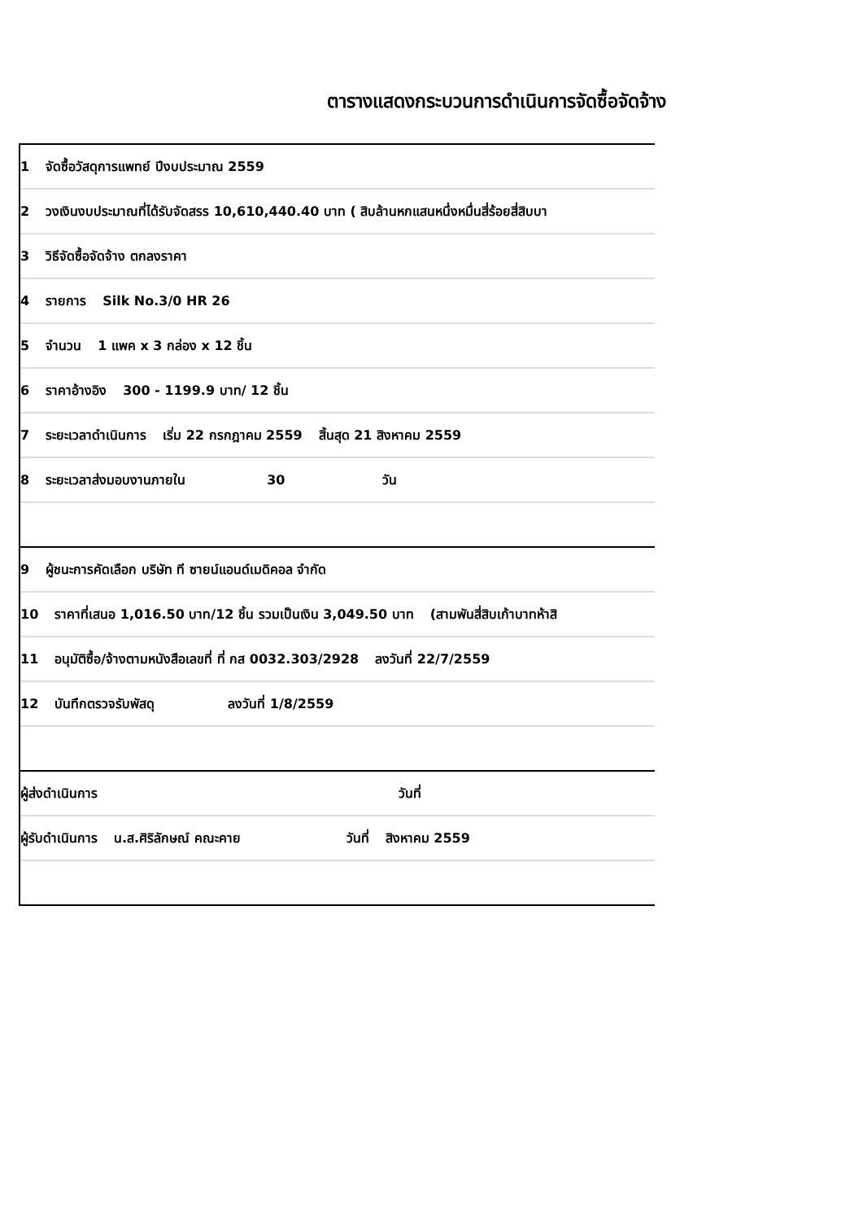ตารางแสดงกระบวนการดำเนินการจัดซื้อจัดจ้าง
1 จัดซื้อวัสดุการแพทย์ ปีงบประมาณ 2559
2 วงเงินงบประมาณที่ได้รับจัดสรร 10,610,440.40 บาท ( สิบล้านหกแสนหนึ่งหมื่นสี่ร้อยสี่สิบบา
3 วิธีจัดซื้อจัดจ้าง ตกลงราคา
4 รายการ Silk No.3/0 HR 26
5 จำนวน 1 แพค x 3 กล่อง x 12 ชิ้น
6 ราคาอ้างอิง 300 - 1199.9 บาท/ 12 ชิ้น
7 ระยะเวลาดำเนินการ เริ่ม 22 กรกฎาคม 2559 สิ้นสุด 21 สิงหาคม 2559
8 ระยะเวลาส่งมอบงานภายใน 30 วัน
9 ผู้ชนะการคัดเลือก บริษัท ที ซายน์แอนด์เมดิคอล จำกัด
10 ราคาที่เสนอ 1,016.50 บาท/12 ชิ้น รวมเป็นเงิน 3,049.50 บาท (สามพันสี่สิบเก้าบาทห้าสิ
11 อนุมัติซื้อ/จ้างตามหนังสือเลขที่ ที่ กส 0032.303/2928 ลงวันที่ 22/7/2559
12 บันทึกตรวจรับพัสดุ ลงวันที่ 1/8/2559
ผู้ส่งดำเนินการ วันที่
ผู้รับดำเนินการ น.ส.ศิริลักษณ์ คณะคาย วันที่ สิงหาคม 2559